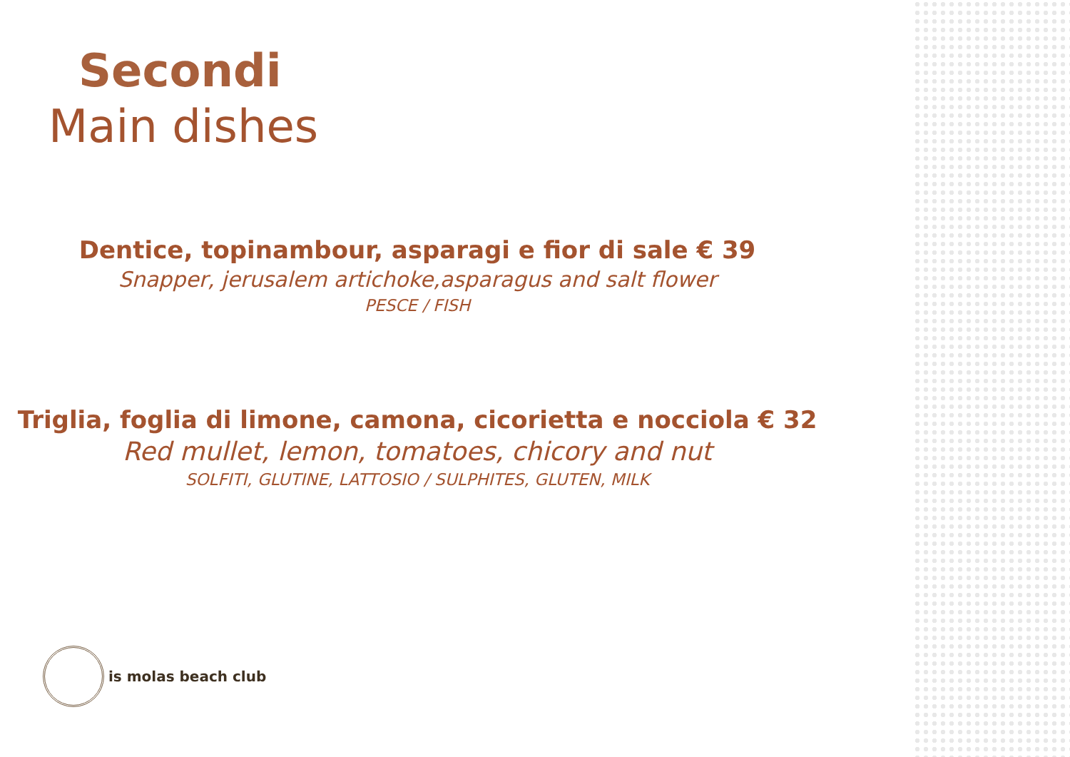Secondi
Main dishes
Dentice, topinambour, asparagi e fior di sale € 39
Snapper, jerusalem artichoke,asparagus and salt flower
PESCE / FISH
Triglia, foglia di limone, camona, cicorietta e nocciola € 32
Red mullet, lemon, tomatoes, chicory and nut
SOLFITI, GLUTINE, LATTOSIO / SULPHITES, GLUTEN, MILK
is molas beach club